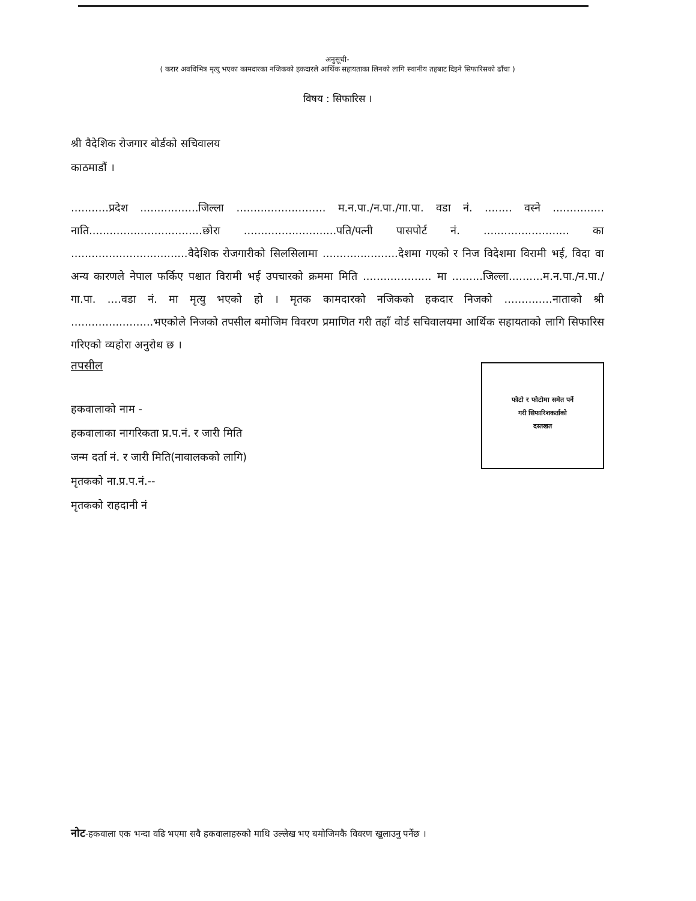अनुसूची-
( करार अवधिभित्र मृत्यु भएका कामदारका नजिकको हकदारले आर्थिक सहायताका लिनको लागि स्थानीय तहबाट दिइने सिफारिसको ढाँचा )
विषय : सिफारिस ।
श्री वैदेशिक रोजगार बोर्डको सचिवालय
काठमाडौं ।
...........प्रदेश .................जिल्ला .......................... म.न.पा./न.पा./गा.पा. वडा नं. ........ वस्ने ............... नाति.................................छोरा ...........................पति/पत्नी पासपोर्ट नं. ......................... का ..................................वैदेशिक रोजगारीको सिलसिलामा ......................देशमा गएको र निज विदेशमा विरामी भई, विदा वा अन्य कारणले नेपाल फर्किए पश्चात विरामी भई उपचारको क्रममा मिति .................... मा .........जिल्ला..........म.न.पा./न.पा./गा.पा. ....वडा नं. मा मृत्यु भएको हो । मृतक कामदारको नजिकको हकदार निजको ..............नाताको श्री ........................भएकोले निजको तपसील बमोजिम विवरण प्रमाणित गरी तहाँ वोर्ड सचिवालयमा आर्थिक सहायताको लागि सिफारिस गरिएको व्यहोरा अनुरोध छ ।
तपसील
फोटो र फोटोमा समेत पर्ने
गरी सिफारिशकर्ताको
दस्तखत
हकवालाको नाम -
हकवालाका नागरिकता प्र.प.नं. र जारी मिति
जन्म दर्ता नं. र जारी मिति(नावालकको लागि)
मृतकको ना.प्र.प.नं.--
मृतकको राहदानी नं
नोट-हकवाला एक भन्दा वढि भएमा सवै हकवालाहरुको माथि उल्लेख भए बमोजिमकै विवरण खुलाउनु पर्नेछ ।